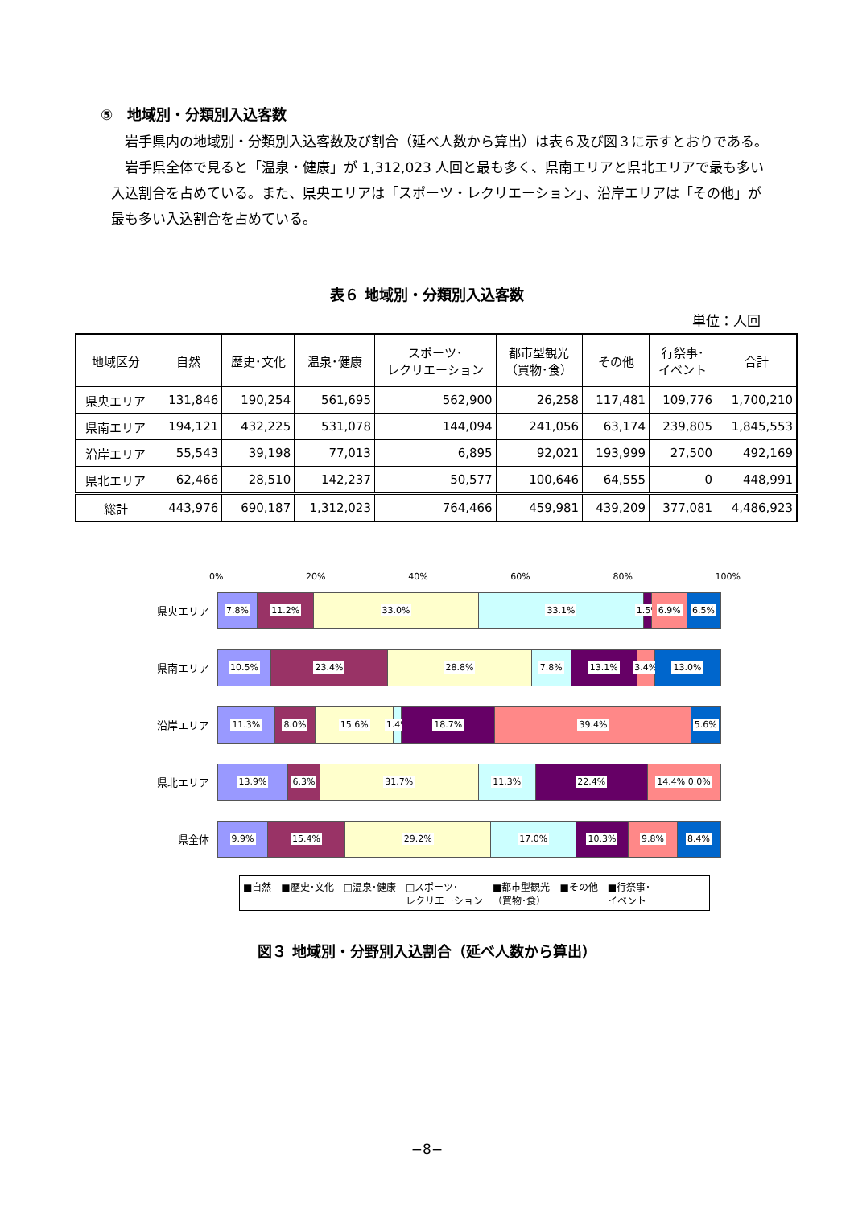⑤　地域別・分類別入込客数
岩手県内の地域別・分類別入込客数及び割合（延べ人数から算出）は表６及び図３に示すとおりである。
岩手県全体で見ると「温泉・健康」が 1,312,023 人回と最も多く、県南エリアと県北エリアで最も多い入込割合を占めている。また、県央エリアは「スポーツ・レクリエーション」、沿岸エリアは「その他」が最も多い入込割合を占めている。
表６ 地域別・分類別入込客数
単位：人回
| 地域区分 | 自然 | 歴史･文化 | 温泉･健康 | スポーツ･ レクリエーション | 都市型観光 （買物･食） | その他 | 行祭事･ イベント | 合計 |
| --- | --- | --- | --- | --- | --- | --- | --- | --- |
| 県央エリア | 131,846 | 190,254 | 561,695 | 562,900 | 26,258 | 117,481 | 109,776 | 1,700,210 |
| 県南エリア | 194,121 | 432,225 | 531,078 | 144,094 | 241,056 | 63,174 | 239,805 | 1,845,553 |
| 沿岸エリア | 55,543 | 39,198 | 77,013 | 6,895 | 92,021 | 193,999 | 27,500 | 492,169 |
| 県北エリア | 62,466 | 28,510 | 142,237 | 50,577 | 100,646 | 64,555 | 0 | 448,991 |
| 総計 | 443,976 | 690,187 | 1,312,023 | 764,466 | 459,981 | 439,209 | 377,081 | 4,486,923 |
0% 20% 40% 60% 80% 100%
県央エリア
7.8% 11.2% 33.0% 33.1% 1.5% 6.9% 6.5%
県南エリア
10.5% 23.4% 28.8% 7.8% 13.1% 3.4% 13.0%
沿岸エリア
11.3% 8.0% 15.6% 1.4% 18.7% 39.4% 5.6%
県北エリア
13.9% 6.3% 31.7% 11.3% 22.4% 14.4% 0.0%
県全体
9.9% 15.4% 29.2% 17.0% 10.3% 9.8% 8.4%
■自然 ■歴史･文化 □温泉･健康 □スポーツ･
レクリエーション ■都市型観光
（買物･食） ■その他 ■行祭事･
イベント
図３ 地域別・分野別入込割合（延べ人数から算出）
−8−